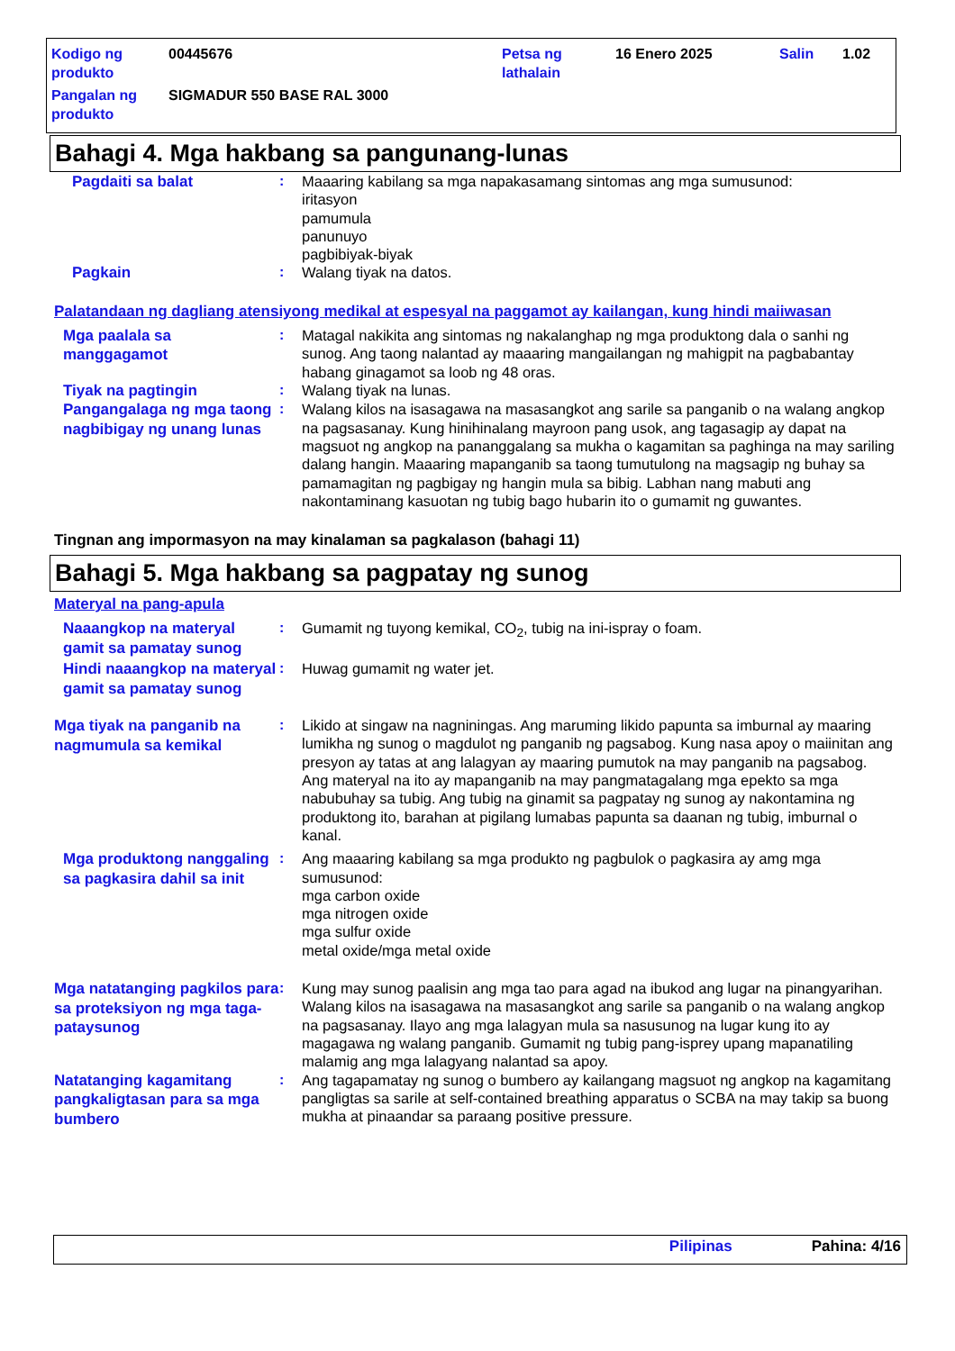Kodigo ng produkto
00445676 Petsa ng lathalain
16 Enero 2025 Salin 1.02
Pangalan ng produkto
SIGMADUR 550 BASE RAL 3000
Bahagi 4. Mga hakbang sa pangunang-lunas
Pagdaiti sa balat
: Maaaring kabilang sa mga napakasamang sintomas ang mga sumusunod:
iritasyon
pamumula
panunuyo
pagbibiyak-biyak
Pagkain
: Walang tiyak na datos.
Palatandaan ng dagliang atensiyong medikal at espesyal na paggamot ay kailangan, kung hindi maiiwasan
Mga paalala sa manggagamot
: Matagal nakikita ang sintomas ng nakalanghap ng mga produktong dala o sanhi ng sunog. Ang taong nalantad ay maaaring mangailangan ng mahigpit na pagbabantay habang ginagamot sa loob ng 48 oras.
Tiyak na pagtingin
: Walang tiyak na lunas.
Pangangalaga ng mga taong nagbibigay ng unang lunas
: Walang kilos na isasagawa na masasangkot ang sarile sa panganib o na walang angkop na pagsasanay. Kung hinihinalang mayroon pang usok, ang tagasagip ay dapat na magsuot ng angkop na pananggalang sa mukha o kagamitan sa paghinga na may sariling dalang hangin. Maaaring mapanganib sa taong tumutulong na magsagip ng buhay sa pamamagitan ng pagbigay ng hangin mula sa bibig. Labhan nang mabuti ang nakontaminang kasuotan ng tubig bago hubarin ito o gumamit ng guwantes.
Tingnan ang impormasyon na may kinalaman sa pagkalason (bahagi 11)
Bahagi 5. Mga hakbang sa pagpatay ng sunog
Materyal na pang-apula
Naaangkop na materyal gamit sa pamatay sunog
: Gumamit ng tuyong kemikal, CO<sub>2</sub>, tubig na ini-ispray o foam.
Hindi naaangkop na materyal gamit sa pamatay sunog
: Huwag gumamit ng water jet.
Mga tiyak na panganib na nagmumula sa kemikal
: Likido at singaw na nagniningas. Ang maruming likido papunta sa imburnal ay maaring lumikha ng sunog o magdulot ng panganib ng pagsabog. Kung nasa apoy o maiinitan ang presyon ay tatas at ang lalagyan ay maaring pumutok na may panganib na pagsabog. Ang materyal na ito ay mapanganib na may pangmatagalang mga epekto sa mga nabubuhay sa tubig. Ang tubig na ginamit sa pagpatay ng sunog ay nakontamina ng produktong ito, barahan at pigilang lumabas papunta sa daanan ng tubig, imburnal o kanal.
Mga produktong nanggaling sa pagkasira dahil sa init
: Ang maaaring kabilang sa mga produkto ng pagbulok o pagkasira ay amg mga sumusunod:
mga carbon oxide
mga nitrogen oxide
mga sulfur oxide
metal oxide/mga metal oxide
Mga natatanging pagkilos para sa proteksiyon ng mga taga-pataysunog
: Kung may sunog paalisin ang mga tao para agad na ibukod ang lugar na pinangyarihan. Walang kilos na isasagawa na masasangkot ang sarile sa panganib o na walang angkop na pagsasanay. Ilayo ang mga lalagyan mula sa nasusunog na lugar kung ito ay magagawa ng walang panganib. Gumamit ng tubig pang-isprey upang mapanatiling malamig ang mga lalagyang nalantad sa apoy.
Natatanging kagamitang pangkaligtasan para sa mga bumbero
: Ang tagapamatay ng sunog o bumbero ay kailangang magsuot ng angkop na kagamitang pangligtas sa sarile at self-contained breathing apparatus o SCBA na may takip sa buong mukha at pinaandar sa paraang positive pressure.
Pilipinas Pahina: 4/16